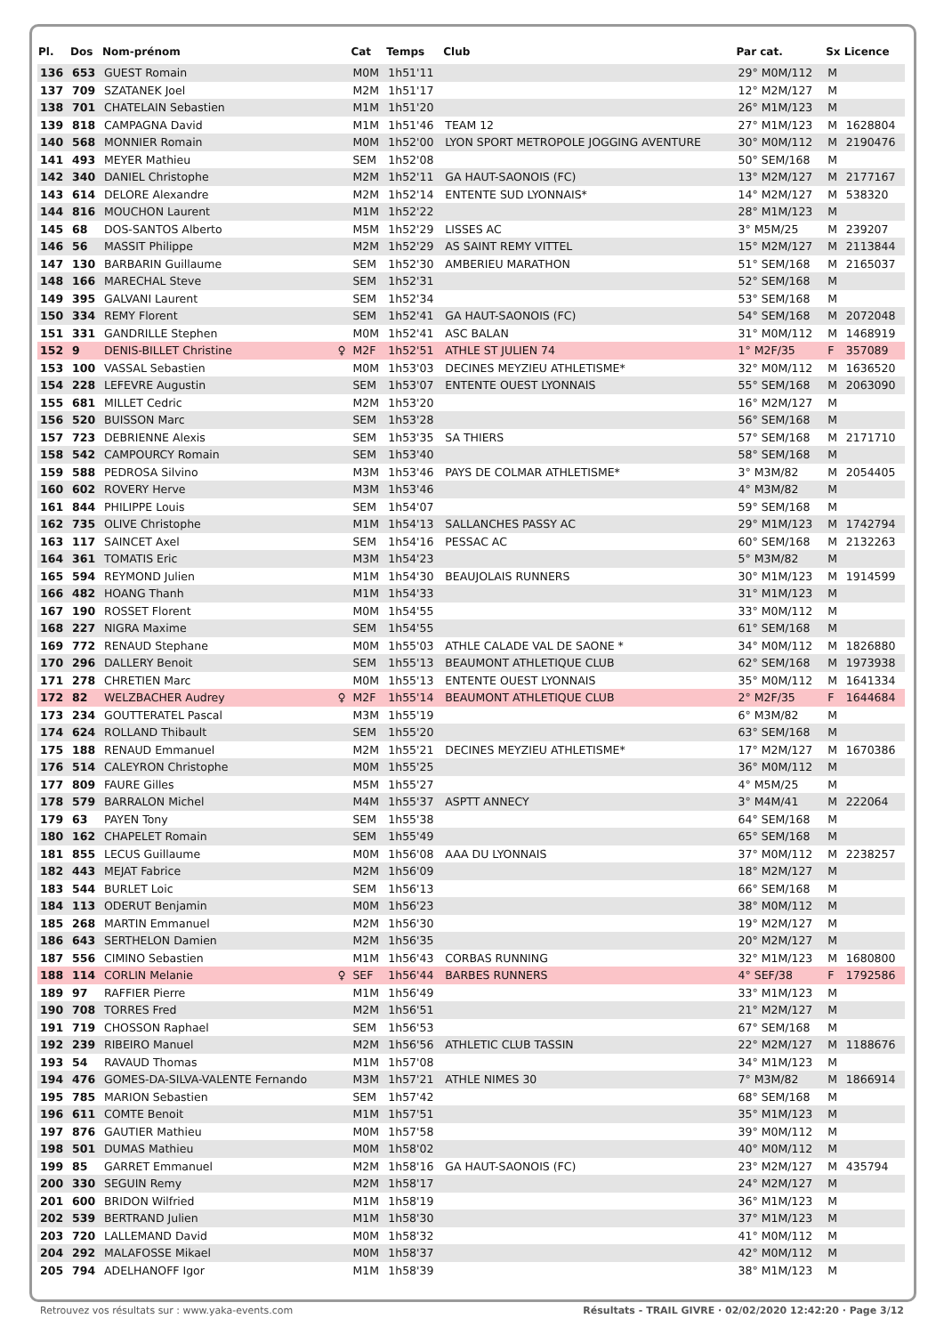| Pl. | Dos | Nom-prénom | | Cat | Temps | Club | Par cat. | Sx | Licence |
| --- | --- | --- | --- | --- | --- | --- | --- | --- | --- |
| 136 | 653 | GUEST Romain | | M0M | 1h51'11 | | 29° M0M/112 | M | |
| 137 | 709 | SZATANEK Joel | | M2M | 1h51'17 | | 12° M2M/127 | M | |
| 138 | 701 | CHATELAIN Sebastien | | M1M | 1h51'20 | | 26° M1M/123 | M | |
| 139 | 818 | CAMPAGNA David | | M1M | 1h51'46 | TEAM 12 | 27° M1M/123 | M | 1628804 |
| 140 | 568 | MONNIER Romain | | M0M | 1h52'00 | LYON SPORT METROPOLE JOGGING AVENTURE | 30° M0M/112 | M | 2190476 |
| 141 | 493 | MEYER Mathieu | | SEM | 1h52'08 | | 50° SEM/168 | M | |
| 142 | 340 | DANIEL Christophe | | M2M | 1h52'11 | GA HAUT-SAONOIS (FC) | 13° M2M/127 | M | 2177167 |
| 143 | 614 | DELORE Alexandre | | M2M | 1h52'14 | ENTENTE SUD LYONNAIS* | 14° M2M/127 | M | 538320 |
| 144 | 816 | MOUCHON Laurent | | M1M | 1h52'22 | | 28° M1M/123 | M | |
| 145 | 68 | DOS-SANTOS Alberto | | M5M | 1h52'29 | LISSES AC | 3° M5M/25 | M | 239207 |
| 146 | 56 | MASSIT Philippe | | M2M | 1h52'29 | AS SAINT REMY VITTEL | 15° M2M/127 | M | 2113844 |
| 147 | 130 | BARBARIN Guillaume | | SEM | 1h52'30 | AMBERIEU MARATHON | 51° SEM/168 | M | 2165037 |
| 148 | 166 | MARECHAL Steve | | SEM | 1h52'31 | | 52° SEM/168 | M | |
| 149 | 395 | GALVANI Laurent | | SEM | 1h52'34 | | 53° SEM/168 | M | |
| 150 | 334 | REMY Florent | | SEM | 1h52'41 | GA HAUT-SAONOIS (FC) | 54° SEM/168 | M | 2072048 |
| 151 | 331 | GANDRILLE Stephen | | M0M | 1h52'41 | ASC BALAN | 31° M0M/112 | M | 1468919 |
| 152 | 9 | DENIS-BILLET Christine | ♀ | M2F | 1h52'51 | ATHLE ST JULIEN 74 | 1° M2F/35 | F | 357089 |
| 153 | 100 | VASSAL Sebastien | | M0M | 1h53'03 | DECINES MEYZIEU ATHLETISME* | 32° M0M/112 | M | 1636520 |
| 154 | 228 | LEFEVRE Augustin | | SEM | 1h53'07 | ENTENTE OUEST LYONNAIS | 55° SEM/168 | M | 2063090 |
| 155 | 681 | MILLET Cedric | | M2M | 1h53'20 | | 16° M2M/127 | M | |
| 156 | 520 | BUISSON Marc | | SEM | 1h53'28 | | 56° SEM/168 | M | |
| 157 | 723 | DEBRIENNE Alexis | | SEM | 1h53'35 | SA THIERS | 57° SEM/168 | M | 2171710 |
| 158 | 542 | CAMPOURCY Romain | | SEM | 1h53'40 | | 58° SEM/168 | M | |
| 159 | 588 | PEDROSA Silvino | | M3M | 1h53'46 | PAYS DE COLMAR ATHLETISME* | 3° M3M/82 | M | 2054405 |
| 160 | 602 | ROVERY Herve | | M3M | 1h53'46 | | 4° M3M/82 | M | |
| 161 | 844 | PHILIPPE Louis | | SEM | 1h54'07 | | 59° SEM/168 | M | |
| 162 | 735 | OLIVE Christophe | | M1M | 1h54'13 | SALLANCHES PASSY AC | 29° M1M/123 | M | 1742794 |
| 163 | 117 | SAINCET Axel | | SEM | 1h54'16 | PESSAC AC | 60° SEM/168 | M | 2132263 |
| 164 | 361 | TOMATIS Eric | | M3M | 1h54'23 | | 5° M3M/82 | M | |
| 165 | 594 | REYMOND Julien | | M1M | 1h54'30 | BEAUJOLAIS RUNNERS | 30° M1M/123 | M | 1914599 |
| 166 | 482 | HOANG Thanh | | M1M | 1h54'33 | | 31° M1M/123 | M | |
| 167 | 190 | ROSSET Florent | | M0M | 1h54'55 | | 33° M0M/112 | M | |
| 168 | 227 | NIGRA Maxime | | SEM | 1h54'55 | | 61° SEM/168 | M | |
| 169 | 772 | RENAUD Stephane | | M0M | 1h55'03 | ATHLE CALADE VAL DE SAONE * | 34° M0M/112 | M | 1826880 |
| 170 | 296 | DALLERY Benoit | | SEM | 1h55'13 | BEAUMONT ATHLETIQUE CLUB | 62° SEM/168 | M | 1973938 |
| 171 | 278 | CHRETIEN Marc | | M0M | 1h55'13 | ENTENTE OUEST LYONNAIS | 35° M0M/112 | M | 1641334 |
| 172 | 82 | WELZBACHER Audrey | ♀ | M2F | 1h55'14 | BEAUMONT ATHLETIQUE CLUB | 2° M2F/35 | F | 1644684 |
| 173 | 234 | GOUTTERATEL Pascal | | M3M | 1h55'19 | | 6° M3M/82 | M | |
| 174 | 624 | ROLLAND Thibault | | SEM | 1h55'20 | | 63° SEM/168 | M | |
| 175 | 188 | RENAUD Emmanuel | | M2M | 1h55'21 | DECINES MEYZIEU ATHLETISME* | 17° M2M/127 | M | 1670386 |
| 176 | 514 | CALEYRON Christophe | | M0M | 1h55'25 | | 36° M0M/112 | M | |
| 177 | 809 | FAURE Gilles | | M5M | 1h55'27 | | 4° M5M/25 | M | |
| 178 | 579 | BARRALON Michel | | M4M | 1h55'37 | ASPTT ANNECY | 3° M4M/41 | M | 222064 |
| 179 | 63 | PAYEN Tony | | SEM | 1h55'38 | | 64° SEM/168 | M | |
| 180 | 162 | CHAPELET Romain | | SEM | 1h55'49 | | 65° SEM/168 | M | |
| 181 | 855 | LECUS Guillaume | | M0M | 1h56'08 | AAA DU LYONNAIS | 37° M0M/112 | M | 2238257 |
| 182 | 443 | MEJAT Fabrice | | M2M | 1h56'09 | | 18° M2M/127 | M | |
| 183 | 544 | BURLET Loic | | SEM | 1h56'13 | | 66° SEM/168 | M | |
| 184 | 113 | ODERUT Benjamin | | M0M | 1h56'23 | | 38° M0M/112 | M | |
| 185 | 268 | MARTIN Emmanuel | | M2M | 1h56'30 | | 19° M2M/127 | M | |
| 186 | 643 | SERTHELON Damien | | M2M | 1h56'35 | | 20° M2M/127 | M | |
| 187 | 556 | CIMINO Sebastien | | M1M | 1h56'43 | CORBAS RUNNING | 32° M1M/123 | M | 1680800 |
| 188 | 114 | CORLIN Melanie | ♀ | SEF | 1h56'44 | BARBES RUNNERS | 4° SEF/38 | F | 1792586 |
| 189 | 97 | RAFFIER Pierre | | M1M | 1h56'49 | | 33° M1M/123 | M | |
| 190 | 708 | TORRES Fred | | M2M | 1h56'51 | | 21° M2M/127 | M | |
| 191 | 719 | CHOSSON Raphael | | SEM | 1h56'53 | | 67° SEM/168 | M | |
| 192 | 239 | RIBEIRO Manuel | | M2M | 1h56'56 | ATHLETIC CLUB TASSIN | 22° M2M/127 | M | 1188676 |
| 193 | 54 | RAVAUD Thomas | | M1M | 1h57'08 | | 34° M1M/123 | M | |
| 194 | 476 | GOMES-DA-SILVA-VALENTE Fernando | | M3M | 1h57'21 | ATHLE NIMES 30 | 7° M3M/82 | M | 1866914 |
| 195 | 785 | MARION Sebastien | | SEM | 1h57'42 | | 68° SEM/168 | M | |
| 196 | 611 | COMTE Benoit | | M1M | 1h57'51 | | 35° M1M/123 | M | |
| 197 | 876 | GAUTIER Mathieu | | M0M | 1h57'58 | | 39° M0M/112 | M | |
| 198 | 501 | DUMAS Mathieu | | M0M | 1h58'02 | | 40° M0M/112 | M | |
| 199 | 85 | GARRET Emmanuel | | M2M | 1h58'16 | GA HAUT-SAONOIS (FC) | 23° M2M/127 | M | 435794 |
| 200 | 330 | SEGUIN Remy | | M2M | 1h58'17 | | 24° M2M/127 | M | |
| 201 | 600 | BRIDON Wilfried | | M1M | 1h58'19 | | 36° M1M/123 | M | |
| 202 | 539 | BERTRAND Julien | | M1M | 1h58'30 | | 37° M1M/123 | M | |
| 203 | 720 | LALLEMAND David | | M0M | 1h58'32 | | 41° M0M/112 | M | |
| 204 | 292 | MALAFOSSE Mikael | | M0M | 1h58'37 | | 42° M0M/112 | M | |
| 205 | 794 | ADELHANOFF Igor | | M1M | 1h58'39 | | 38° M1M/123 | M | |
Retrouvez vos résultats sur : www.yaka-events.com Résultats - TRAIL GIVRE · 02/02/2020 12:42:20 · Page 3/12